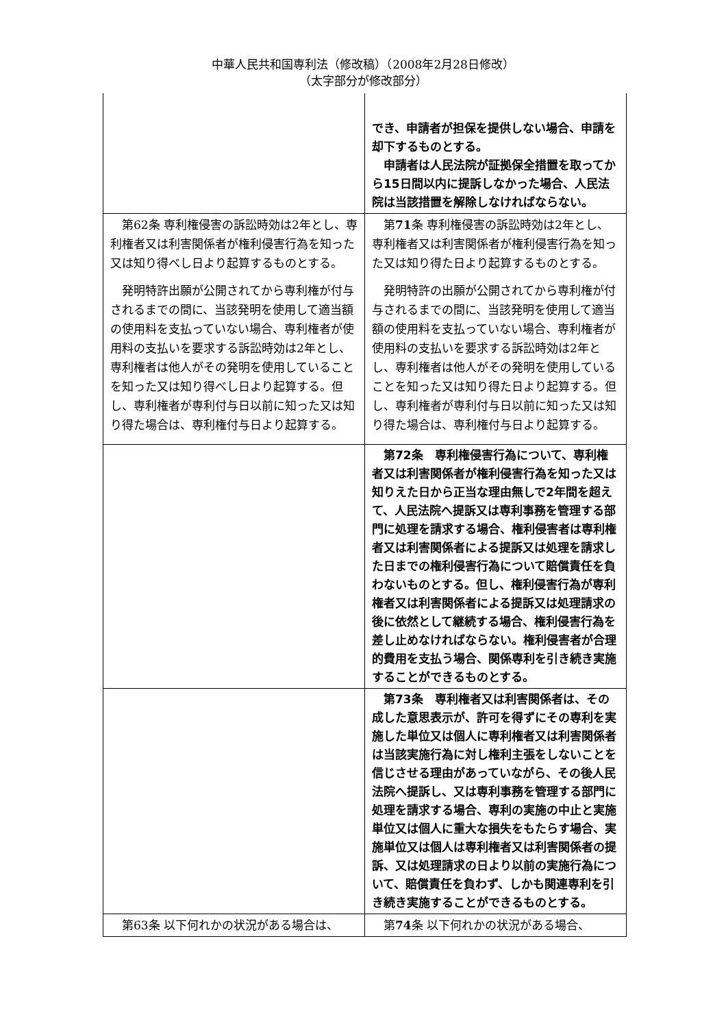中華人民共和国専利法（修改稿）（2008年2月28日修改）
（太字部分が修改部分）
| | でき、申請者が担保を提供しない場合、申請を却下するものとする。 申請者は人民法院が証拠保全措置を取ってから15日間以内に提訴しなかった場合、人民法院は当該措置を解除しなければならない。 |
| 第62条 専利権侵害の訴訟時効は2年とし、専利権者又は利害関係者が権利侵害行為を知った又は知り得べし日より起算するものとする。 発明特許出願が公開されてから専利権が付与されるまでの間に、当該発明を使用して適当額の使用料を支払っていない場合、専利権者が使用料の支払いを要求する訴訟時効は2年とし、専利権者は他人がその発明を使用していることを知った又は知り得べし日より起算する。但し、専利権者が専利付与日以前に知った又は知り得た場合は、専利権付与日より起算する。 | 第 71 条 専利権侵害の訴訟時効は2年とし、専利権者又は利害関係者が権利侵害行為を知った又は知り得た日より起算するものとする。 発明特許の出願が公開されてから専利権が付与されるまでの間に、当該発明を使用して適当額の使用料を支払っていない場合、専利権者が使用料の支払いを要求する訴訟時効は2年とし、専利権者は他人がその発明を使用していることを知った又は知り得た日より起算する。但し、専利権者が専利付与日以前に知った又は知り得た場合は、専利権付与日より起算する。 |
| | 第72条 専利権侵害行為について、専利権者又は利害関係者が権利侵害行為を知った又は知りえた日から正当な理由無しで2年間を超えて、人民法院へ提訴又は専利事務を管理する部門に処理を請求する場合、権利侵害者は専利権者又は利害関係者による提訴又は処理を請求した日までの権利侵害行為について賠償責任を負わないものとする。但し、権利侵害行為が専利権者又は利害関係者による提訴又は処理請求の後に依然として継続する場合、権利侵害行為を差し止めなければならない。権利侵害者が合理的費用を支払う場合、関係専利を引き続き実施することができるものとする。 |
| | 第73条 専利権者又は利害関係者は、その成した意思表示が、許可を得ずにその専利を実施した単位又は個人に専利権者又は利害関係者は当該実施行為に対し権利主張をしないことを信じさせる理由があっていながら、その後人民法院へ提訴し、又は専利事務を管理する部門に処理を請求する場合、専利の実施の中止と実施単位又は個人に重大な損失をもたらす場合、実施単位又は個人は専利権者又は利害関係者の提訴、又は処理請求の日より以前の実施行為について、賠償責任を負わず、しかも関連専利を引き続き実施することができるものとする。 |
| 第63条 以下何れかの状況がある場合は、 | 第 74 条 以下何れかの状況がある場合、 |